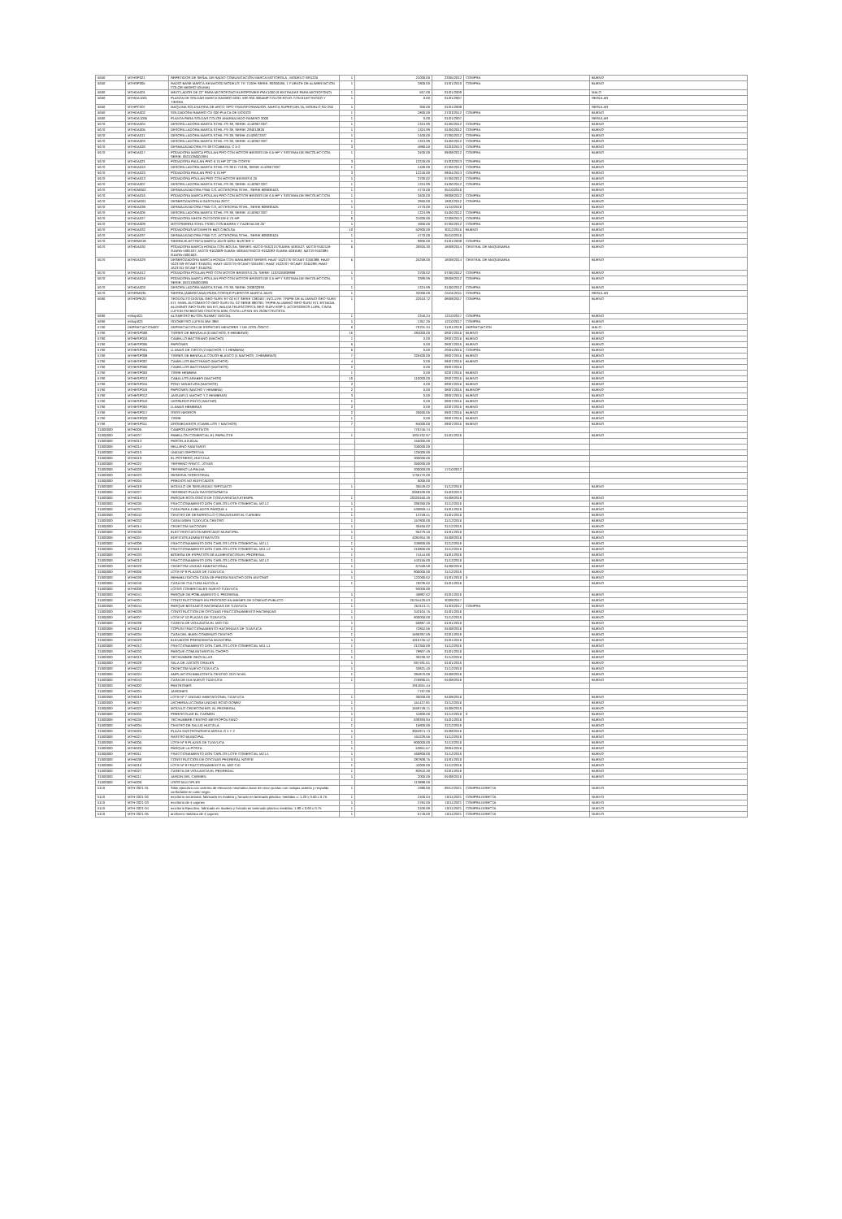| 5650 | MTHSP021 | REPETIDOR DE SEÑAL DE RADIO COMUNICACIÓN MARCA MOTOROLA , MODELO GR1225 | 1 | 21000.00 | 23/05/2012 | COMPRA | BUENO |
| 5650 | MTHSP005 | RADIO BASE MARCA KENWOOD MODELO: TK-7100H SERIE: 80306485, 1 FUENTE DE ALIMENTACION COLOR NEGRO (GUMA) | 1 | 1800.00 | 01/01/2010 | COMPRA | BUENO |
| 5660 | MTHDA001 | MEZCLADOR DE 22" PARA MICROFONO EUROPOWER PMX1000 (6 ENTRADAS PARA MICROFONO) | 1 | 567.00 | 01/01/2009 | | MALO |
| 5660 | MTHDA1001 | PLANTA DE SOLDAR MARCA RAMIRO MOD. MR-300 300AMP COLOR ROJO CON ELECTRODO Y TIERRA | 1 | 0.00 | 01/01/2007 | | REGULAR |
| 5660 | MTHPC007 | MAQUINA SOLDADORA DE ARCO TIPO TRANSFORMADOR, MARCA SUPER DELTA, MODELO SD-250 | 1 | 300.00 | 01/01/2008 | | REGULAR |
| 5660 | MTHDA002 | SOLDADORA RAMIRO CD-300 PLACA DE DIODOS | 1 | 1800.00 | 27/03/2012 | COMPRA | BUENO |
| 5660 | MTHDA1005 | PLANTA PARA SOLDAR COLOR ANARANJADO RAMIRO 3000 | 1 | 0.00 | 01/01/2007 | | REGULAR |
| 5670 | MTHDA004 | DESORILLADORA MARCA STHIL FS-38, SERIE: 414096733/C | 1 | 1324.99 | 01/06/2012 | COMPRA | BUENO |
| 5670 | MTHDA005 | DESORILLADORA MARCA STHIL FS-38, SERIE: 284613826 | 1 | 1324.99 | 01/06/2012 | COMPRA | BUENO |
| 5670 | MTHDA011 | DESORILLADORA MARCA STHIL FS-38, SERIE 414096733/C | 1 | 1400.00 | 07/06/2012 | COMPRA | BUENO |
| 5670 | MTHDA003 | DESORILLADORA MARCA STHIL FS-38, SERIE: 414096733/C | 1 | 1324.99 | 01/06/2012 | COMPRA | BUENO |
| 5670 | MTHDA020 | DESMALEZADORA FS-38 C/CABEZAL C 5-2 | 3 | 4880.50 | 01/03/2013 | COMPRA | BUENO |
| 5670 | MTHDA017 | PODADORA MARCA POULAN PRO CON MOTOR BRIGGS DE 6.5 HP Y SISTEMA DE RECOLECCION, SERIE: 053113M001984 | 1 | 3400.00 | 08/08/2012 | COMPRA | BUENO |
| 5670 | MTHDA021 | PODADORA PAULAN PRO 6.75 HP 22" DE CORTE | 3 | 12240.00 | 01/03/2013 | COMPRA | BUENO |
| 5670 | MTHDA010 | DESORILLADORA MARCA STHIL FS-38 D-71336, SERIE 414096733/C | 1 | 1400.00 | 07/06/2012 | COMPRA | BUENO |
| 5670 | MTHDA023 | PODADORA PAULAN PRO 6.75 HP | 3 | 12240.00 | 08/04/2013 | COMPRA | BUENO |
| 5670 | MTHDA013 | PODADORA POULAN PRO CON MOTOR BRIGGS 6.25 | 1 | 3700.02 | 07/06/2012 | COMPRA | BUENO |
| 5670 | MTHDA007 | DESORILLADORA MARCA STHIL FS-38, SERIE: 414096733/C | 1 | 1324.99 | 01/06/2012 | COMPRA | BUENO |
| 5670 | MTHDM002 | DESMALEZADORA FS55 C/2, ACCESORIA STIHL, SERIE 808836523 | 1 | 4770.00 | 05/10/2016 | | BUENO |
| 5670 | MTHDA016 | PODADORA MARCA POULAN PRO CON MOTOR BRIGGS DE 6.5 HP Y SISTEMA DE RECOLECCION | 1 | 3400.00 | 08/08/2012 | COMPRA | BUENO |
| 5670 | MTHDM001 | DESBROZADORA A GASOLINA 26CC | 1 | 2850.00 | 18/02/2012 | COMPRA | BUENO |
| 5670 | MTHDA038 | DESMALEZADORA FS55 C/2, ACCESORIA STIHL, SERIE 808836525 | 1 | 4770.00 | 11/10/2016 | | BUENO |
| 5670 | MTHDA006 | DESORILLADORA MARCA STHIL FS-38, SERIE: 414096733/C | 1 | 1324.99 | 01/06/2012 | COMPRA | BUENO |
| 5670 | MTHDA027 | PODADORA WHITE OUTDOOR DE 6.75 HP | 6 | 21600.00 | 22/08/2013 | COMPRA | BUENO |
| 5670 | MTHDA009 | MOTOSIERRA STHIL FS381 CON BARRA Y CADENA DE 25" | 1 | 4900.00 | 07/06/2012 | COMPRA | BUENO |
| 5670 | MTHDA032 | PODADORAS MTDWHITE B&S C/BOLSA | 10 | 52900.00 | 30/12/2015 | BUENO | BUENO |
| 5670 | MTHDA037 | DESMALEZADORA FS55 C/2, ACCESORIA STIHL, SERIE 808836524 | 1 | 4770.00 | 05/10/2016 | | BUENO |
| 5670 | MTHRM018 | SIERRA ELECTRICA MARCA JAVIS MOD: BUSTER V | 1 | 9800.00 | 01/01/2008 | COMPRA | BUENO |
| 5670 | MTHDA030 | PODADORA MARCA HONDA CON BOLSA; SERIES: MZCG-9162137/GJARA-4681527; MZCG-9162119-GJARA-4681537; MZCG-9162089-GJARA-4681557/MZCG-9162083-GJARA-4681582; MZCG-9162084-GJARA-4681553. | 5 | 26925.30 | 18/08/2014 | CENTRAL DE MAQUINARIA | BUENO |
| 5670 | MTHDA029 | DESBROZADORA MARCA HONDA CON MANUBRIO SERIES: HAAT-1623776-GCAMT-3345388; HAAT-1623759-GCAMT-3345291; HAAT-1623775-GCAMT-3345387; HAAT-1623767-GCAMT-3345289; HAAT-1623761-GCAMT-3345293. | 5 | 25258.00 | 18/08/2014 | CENTRAL DE MAQUINARIA | BUENO |
| 5670 | MTHDA012 | PODADORA POULAN PRO CON MOTOR BRIGGS 6.25, SERIE: 1103105838998 | 1 | 3700.02 | 07/06/2012 | COMPRA | BUENO |
| 5670 | MTHDA018 | PODADORA MARCA POULAN PRO CON MOTOR BRIGGS DE 6.5 HP Y SISTEMA DE RECOLECCION, SERIE: 053113M001985 | 1 | 3399.99 | 08/08/2012 | COMPRA | BUENO |
| 5670 | MTHDA003 | DESORILLADORA MARCA STHIL FS-38, SERIE: 283832993 | 1 | 1324.99 | 01/06/2012 | COMPRA | BUENO |
| 5670 | MTHRM035 | SIERRA (AMERICANA) PARA CORTAR PUERCOS MARCA JAVIS | 1 | 32000.00 | 01/01/2011 | COMPRA | REGULAR |
| 5690 | MTHOPE20 | TEODOLITO DIGITAL GEO-SURV ET-02 KIT SERIE 7280467; INCLUYE: TRIPIE DE ALUMINIO GEO-SURV KIT, NIVEL AUTOMATICO GEO-SURV NL-32 SERIE 080790, TRIPIE ALUMINIO GEO-SURV KIT, ESTADAL ALUMINIO GEO-SURV 5M KIT, BALIZA TELESCOPICA GEO-SURV ESP-3, ACCESORIOS-LUPA, CINTA LUFKIN FM-B50CM0 CRUCETA 50M, CINTA LUFKIN XN-250M CRUCETA. | 1 | 22610.72 | 08/08/2017 | COMPRA | BUENO |
| 5690 | mthop021 | ALTIMETRO BUTON SUMMIT DIGITAL | 1 | 2340.24 | 12/10/2017 | COMPRA | BUENO |
| 5690 | mthop023 | ODOMETRO LUFKIN MW-38M | 1 | 1357.20 | 12/10/2017 | COMPRA | BUENO |
| 5700 | DEPRECIACION007 | DEPRECIACION DE ESPECIES MENORES Y DE ZOOLÓGICO | 6 | -79701.34 | 31/01/2018 | DEPRECIACION | MALO |
| 5790 | MTHESP009 | TIGRES DE BENGALA (6 MACHOS, 9 HEMBRAS) | 15 | 284000.00 | 08/07/2015 | BUENO | BUENO |
| 5790 | MTHESP016 | CAMELLO BACTRIANO (MACHO) | 1 | 0.00 | 08/07/2015 | BUENO | BUENO |
| 5790 | MTHESP005 | PAPIONES | 5 | 0.00 | 08/07/2015 | BUENO | BUENO |
| 5790 | MTHESP001 | LLAMAS DE CIRCO (2 MACHOS Y 1 HEMBRA) | 6 | 0.00 | 29/04/2015 | COMPRA | BUENO |
| 5790 | MTHESP008 | TIGRES DE BENGALA COLOR BLANCO (4 MACHOS, 3 HEMBRAS) | 7 | 326400.00 | 08/07/2015 | BUENO | BUENO |
| 5790 | MTHESP007 | CAMELLOS BACTRIANO (MACHOS) | 4 | 0.00 | 08/07/2015 | BUENO | BUENO |
| 5790 | MTHESP006 | CAMELLOS BACTRIANO (MACHOS) | 2 | 0.00 | 08/07/2015 | | BUENO |
| 5790 | MTHESP003 | TIGRE HEMBRA | 1 | 0.00 | 02/07/2015 | BUENO | BUENO |
| 5790 | MTHESP013 | CABALLOS ARABES (MACHOS) | 10 | 110000.00 | 08/07/2015 | BUENO | BUENO |
| 5790 | MTHESP015 | PONY MINIATURA (MACHOS) | 2 | 0.00 | 08/07/2015 | BUENO | BUENO |
| 5790 | MTHESP019 | PAPIONES (MACHO Y HEMBRA) | 2 | 0.00 | 08/07/2015 | BUENOP | BUENO |
| 5790 | MTHESP012 | JAGUAR (1 MACHO Y 2 HEMBRAS) | 3 | 0.00 | 08/07/2015 | BUENO | BUENO |
| 5790 | MTHESP010 | LEOPARDO PINTO (MACHO) | 1 | 0.00 | 08/07/2015 | BUENO | BUENO |
| 5790 | MTHESP004 | LLAMAS HEMBRAS | 2 | 0.00 | 02/07/2015 | BUENO | BUENO |
| 5790 | MTHESP017 | OSOS NEGROS | 2 | 26666.66 | 08/07/2015 | BUENO | BUENO |
| 5790 | MTHESP020 | TIGRE | 1 | 0.00 | 08/07/2015 | BUENO | BUENO |
| 5790 | MTHESP011 | DROMEDARIOS (CAMELLOS 7 MACHOS) | 7 | 84000.00 | 08/07/2015 | BUENO | BUENO |
| 31000000 | MTHI005 | CAMPOS DEPORTIVOS | | 776745.74 | | | |
| 31000000 | MTHI037 | PABELLON COMERCIAL EL PAPALOTE | 1 | 1934762.97 | 01/01/2016 | | BUENO |
| 31000000 | MTHI013 | PARCELA EJIDAL | | 155000.00 | | | |
| 31000000 | MTHI014 | RELLENO SANITARIO | | 340000.00 | | | |
| 31000000 | MTHI010 | UNIDAD DEPORTIVA | | 125000.00 | | | |
| 31000000 | MTHI019 | EL POTRERO, HUITZILA | | 300000.00 | | | |
| 31000000 | MTHI022 | TERRENO FRACC. JOYAS | | 350000.00 | | | |
| 31000000 | MTHI026 | TERRENO LA PALMA | | 200000.00 | 17/10/2012 | | |
| 31000000 | MTHI023 | RESERVA TERRITORIAL | | 1735770.00 | | | |
| 31000000 | MTHI004 | PREDIOS NO EDIFICADOS | | 6000.00 | | | |
| 31000000 | MTHI018 | MODULO DE SEGURIDAD TEPOJACO | 1 | 36549.62 | 31/12/2016 | | BUENO |
| 31000000 | MTHI027 | TERRENO PLAZA GASTRONOMICA | | 2068100.00 | 01/03/2013 | | |
| 31000000 | MTHI015 | PARQUE ECOLOGICO DE CONVIVENCIAS ATEMPA | 1 | 20320450.49 | 04/08/2016 | | BUENO |
| 31000000 | MTHI030 | FRACCIONAMIENTO DON CARLOS LOTE COMERCIAL M2 L2 | 1 | 396350.00 | 31/12/2016 | | BUENO |
| 31000000 | MTHI031 | CASA PARA JUBILADOS PARQUE 4 | 1 | 530859.14 | 01/01/2016 | | BUENO |
| 31000000 | MTHI042 | CENTRO DE DESARROLLO COMUNITARIO EL CARMEN | 1 | 13759.41 | 01/01/2016 | | BUENO |
| 31000000 | MTHI032 | CASA INSEN TIZAYUCA CENTRO | 1 | 157800.00 | 31/12/2016 | | BUENO |
| 31000000 | MTHI014 | CEDECOM NACOZARI | 1 | 30465.02 | 31/12/2016 | | BUENO |
| 31000000 | MTHI036 | ELECTRIFICACION MERCADO MUNICIPAL | 1 | 95279.40 | 01/01/2016 | | BUENO |
| 31000000 | MTHI001 | EDIFICIOS ADMINISTRATIVOS | 1 | 4281904.36 | 04/08/2016 | | BUENO |
| 31000000 | MTHI008 | FRACCIONAMIENTO DON CARLOS LOTE COMERCIAL M2 L1 | 1 | 349800.00 | 31/12/2016 | | BUENO |
| 31000000 | MTHI013 | FRACCIONAMIENTO DON CARLOS LOTE COMERCIAL M11 L2 | 1 | 210800.00 | 31/12/2016 | | BUENO |
| 31000000 | MTHI033 | BODEGA DE ESPACIOS DE ALIMENTACION EL PEDREGAL | 1 | 74444.66 | 01/01/2016 | | BUENO |
| 31000000 | MTHI010 | FRACCIONAMIENTO DON CARLOS LOTE COMERCIAL M2 L3 | 1 | 443155.00 | 31/12/2016 | | BUENO |
| 31000000 | MTHI020 | CEDECOM UNIDAD HABITACIONAL | 1 | 67558.58 | 04/08/2016 | | BUENO |
| 31000000 | MTHI006 | LOTE Nº 8 PLAZAS DE TIZAYUCA | 1 | 800000.00 | 31/12/2016 | | BUENO |
| 31000000 | MTHI030 | REHABILITACION CASA DE PIEDRA RANCHO DON ANTONIO | 1 | 122066.62 | 01/01/2016 | 0 | BUENO |
| 31000000 | MTHI040 | CASA DE CULTURA HUITZILA | 1 | 78239.62 | 01/01/2016 | | BUENO |
| 31000000 | MTHI009 | LOTES COMERCIALES NUEVO TIZAYUCA | | 93000.00 | | | |
| 31000000 | MTHI041 | PARQUE DE POBLAMIENTO 4. PEDREGAL | 1 | 40887.62 | 01/01/2016 | | BUENO |
| 31000000 | MTHI001 | CONSTRUCCIONES EN PROCESO EN BIENES DE DOMINIO PUBLICO | 1 | 25754420.53 | 30/08/2017 | | BUENO |
| 31000000 | MTHI044 | PARQUE BOTANICO HACIENDAS DE TIZAYUCA | 1 | 252113.71 | 31/03/2017 | COMPRA | BUENO |
| 31000000 | MTHI039 | CONSTRUCCION DE OFICINAS FRACCIONAMIENTO HACIENDAS | 1 | 343104.75 | 01/01/2016 | | BUENO |
| 31000000 | MTHI007 | LOTE Nº 10 PLAZAS DE TIZAYUCA | 1 | 800000.00 | 31/12/2016 | | BUENO |
| 31000000 | MTHI038 | CASETA DE VIGILANCIA EL MIO CID | 1 | 56887.10 | 01/01/2016 | | BUENO |
| 31000000 | MTHI016 | COPUSI FRACCIONAMIENTO HACIENDAS DE TIZAYUCA | 1 | 72852.55 | 04/08/2016 | | BUENO |
| 31000000 | MTHI034 | CASA DEL BUEN COMIENZO CENTRO | 1 | 1596397.59 | 01/01/2016 | | BUENO |
| 31000000 | MTHI029 | ELEVADOR PRESIDENCIA MUNICIPAL | 1 | 1016725.12 | 01/01/2016 | | BUENO |
| 31000000 | MTHI012 | FRACCIONAMIENTO DON CARLOS LOTE COMERCIAL M11 L1 | 1 | 212350.00 | 31/12/2016 | | BUENO |
| 31000000 | MTHI032 | PARQUE COMUNITARIO EL CHOPO | 1 | 78807.49 | 01/01/2016 | | BUENO |
| 31000000 | MTHI019 | TECHUMBRE GEOVILLAS | 1 | 30230.32 | 31/12/2016 | | BUENO |
| 31000000 | MTHI028 | SALA DE JUICIOS ORALES | 1 | 697491.61 | 01/01/2016 | | BUENO |
| 31000000 | MTHI022 | CEDECOM NUEVO TIZAYUCA | 1 | 33821.40 | 31/12/2016 | | BUENO |
| 31000000 | MTHI024 | AMPLIACION BIBLIOTECA CENTRO 2DO NIVEL | 1 | 384876.00 | 04/08/2016 | | BUENO |
| 31000000 | MTHI043 | CASA DE DIA NUEVO TIZAYUCA | 1 | 276896.01 | 04/08/2016 | | BUENO |
| 31000000 | MTHI002 | PANTEONES | | 1914651.44 | | | |
| 31000000 | MTHI001 | JARDINES | | 7767.00 | | | |
| 31000000 | MTHI018 | LOTE Nº 7 UNIDAD HABITACIONAL TIZAYUCA | 1 | 30000.00 | 04/08/2016 | | BUENO |
| 31000000 | MTHI017 | LECHERIA LICONSA UNIDAD ROJO GOMEZ | 1 | 151427.81 | 31/12/2016 | | BUENO |
| 31000000 | MTHI023 | MODULO CEDECOM BIS, EL PEDREGAL | 1 | 1559749.71 | 04/08/2016 | | BUENO |
| 31000000 | MTHI003 | PREESCOLAR EL CARMEN | 1 | 11800.00 | 31/12/2016 | 0 | BUENO |
| 31000000 | MTHI035 | TECHUMBRE CENTRO METROPOLITANO | 1 | 639393.94 | 01/01/2016 | | BUENO |
| 31000000 | MTHI004 | CENTRO DE SALUD HUITZILA | 1 | 15800.00 | 31/12/2016 | | BUENO |
| 31000000 | MTHI025 | PLAZA GASTRONOMICA MODULO 1 Y 2 | 1 | 3062874.73 | 04/08/2016 | | BUENO |
| 31000000 | MTHI021 | RASTRO MUNICIPAL | 1 | 164229.55 | 31/12/2016 | | BUENO |
| 31000000 | MTHI005 | LOTE Nº 9 PLAZAS DE TIZAYUCA | 1 | 800000.00 | 31/12/2016 | | BUENO |
| 31000000 | MTHI026 | PARQUE LA POSTA | 1 | 53851.57 | 28/04/2016 | | BUENO |
| 31000000 | MTHI011 | FRACCIONAMIENTO DON CARLOS LOTE COMERCIAL M2 L4 | 1 | 466800.00 | 31/12/2016 | | BUENO |
| 31000000 | MTHI038 | CONSTRUCCION DE OFICINAS PEDREGAL NORTE | 1 | 287808.75 | 01/01/2016 | | BUENO |
| 31000000 | MTHI016 | LOTE Nº 8 FRACCIONAMIENTO EL MIO CID | 1 | 42000.00 | 31/12/2016 | | BUENO |
| 31000000 | MTHI027 | CASETA DE VIGILANCIA EL PEDREGAL | 1 | 82843.30 | 01/01/2016 | | BUENO |
| 31000000 | MTHI011 | JARDIN DEL CARMEN | 1 | 2000.00 | 04/08/2016 | | BUENO |
| 31000000 | MTHI006 | USOS MULTIPLES | | 113888.00 | | | |
| 5110 | MTH-2021-01 | Silón ejecutivo con sistema de elevación neumático base de cinco puntas con rodajas asiento y respaldo confortable en color negro | 1 | 1986.60 | 09/12/2021 | COMPRA DIRECTA | NUEVO |
| 5110 | MTH-2021-02 | escritorio secretarial, fabricado en madera y forrado en laminado plástico, medidas x: 1.20 x 0.60 x 0.75 | 1 | 2400.04 | 10/11/2021 | COMPRA DIRECTA | NUEVO |
| 5110 | MTH-2021-03 | escritorio de 4 cajones | 1 | 2784.00 | 10/11/2021 | COMPRA DIRECTA | NUEVO |
| 5110 | MTH-2021-04 | escritorio Ejecutivo, fabricado en madera y forrado en laminado plástico medidas: 1.80 x 0.60 x 0.75 | 1 | 3100.68 | 10/11/2021 | COMPRA DIRECTA | NUEVO |
| 5110 | MTH-2021-05 | archivero metálico de 4 cajones | 1 | 5740.00 | 10/11/2021 | COMPRA DIRECTA | NUEVO |